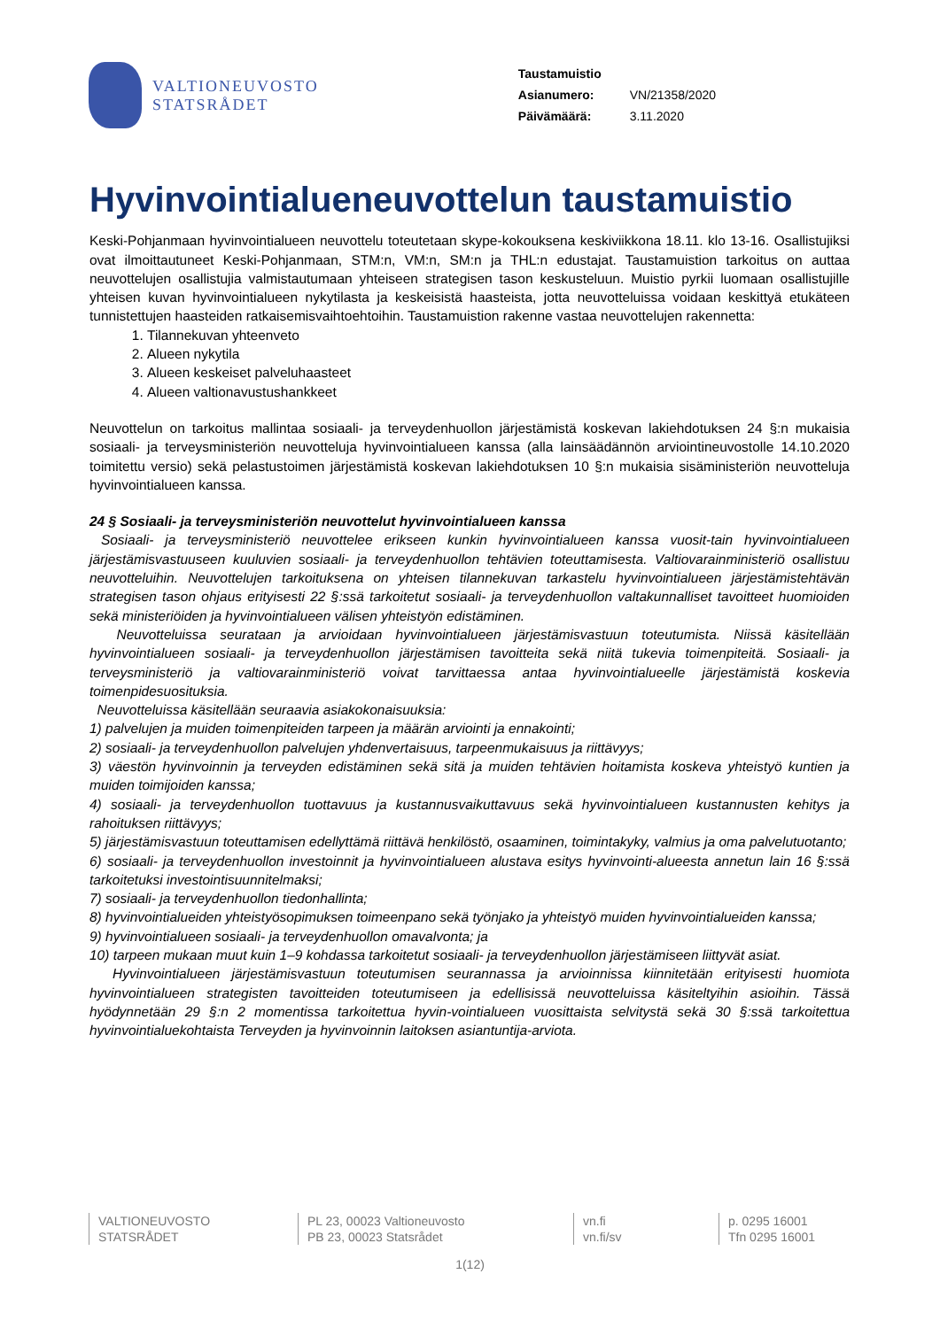VALTIONEUVOSTO
STATSRÅDET
| Taustamuistio | |
| Asianumero: | VN/21358/2020 |
| Päivämäärä: | 3.11.2020 |
Hyvinvointialueneuvottelun taustamuistio
Keski-Pohjanmaan hyvinvointialueen neuvottelu toteutetaan skype-kokouksena keskiviikkona 18.11. klo 13-16. Osallistujiksi ovat ilmoittautuneet Keski-Pohjanmaan, STM:n, VM:n, SM:n ja THL:n edustajat. Taustamuistion tarkoitus on auttaa neuvottelujen osallistujia valmistautumaan yhteiseen strategisen tason keskusteluun. Muistio pyrkii luomaan osallistujille yhteisen kuvan hyvinvointialueen nykytilasta ja keskeisistä haasteista, jotta neuvotteluissa voidaan keskittyä etukäteen tunnistettujen haasteiden ratkaisemisvaihtoehtoihin. Taustamuistion rakenne vastaa neuvottelujen rakennetta:
1. Tilannekuvan yhteenveto
2. Alueen nykytila
3. Alueen keskeiset palveluhaasteet
4. Alueen valtionavustushankkeet
Neuvottelun on tarkoitus mallintaa sosiaali- ja terveydenhuollon järjestämistä koskevan lakiehdotuksen 24 §:n mukaisia sosiaali- ja terveysministeriön neuvotteluja hyvinvointialueen kanssa (alla lainsäädännön arviointineuvostolle 14.10.2020 toimitettu versio) sekä pelastustoimen järjestämistä koskevan lakiehdotuksen 10 §:n mukaisia sisäministeriön neuvotteluja hyvinvointialueen kanssa.
24 § Sosiaali- ja terveysministeriön neuvottelut hyvinvointialueen kanssa
Sosiaali- ja terveysministeriö neuvottelee erikseen kunkin hyvinvointialueen kanssa vuosit-tain hyvinvointialueen järjestämisvastuuseen kuuluvien sosiaali- ja terveydenhuollon tehtävien toteuttamisesta. Valtiovarainministeriö osallistuu neuvotteluihin. Neuvottelujen tarkoituksena on yhteisen tilannekuvan tarkastelu hyvinvointialueen järjestämistehtävän strategisen tason ohjaus erityisesti 22 §:ssä tarkoitetut sosiaali- ja terveydenhuollon valtakunnalliset tavoitteet huomioiden sekä ministeriöiden ja hyvinvointialueen välisen yhteistyön edistäminen.
Neuvotteluissa seurataan ja arvioidaan hyvinvointialueen järjestämisvastuun toteutumista. Niissä käsitellään hyvinvointialueen sosiaali- ja terveydenhuollon järjestämisen tavoitteita sekä niitä tukevia toimenpiteitä. Sosiaali- ja terveysministeriö ja valtiovarainministeriö voivat tarvittaessa antaa hyvinvointialueelle järjestämistä koskevia toimenpidesuosituksia.
Neuvotteluissa käsitellään seuraavia asiakokonaisuuksia:
1) palvelujen ja muiden toimenpiteiden tarpeen ja määrän arviointi ja ennakointi;
2) sosiaali- ja terveydenhuollon palvelujen yhdenvertaisuus, tarpeenmukaisuus ja riittävyys;
3) väestön hyvinvoinnin ja terveyden edistäminen sekä sitä ja muiden tehtävien hoitamista koskeva yhteistyö kuntien ja muiden toimijoiden kanssa;
4) sosiaali- ja terveydenhuollon tuottavuus ja kustannusvaikuttavuus sekä hyvinvointialueen kustannusten kehitys ja rahoituksen riittävyys;
5) järjestämisvastuun toteuttamisen edellyttämä riittävä henkilöstö, osaaminen, toimintakyky, valmius ja oma palvelutuotanto;
6) sosiaali- ja terveydenhuollon investoinnit ja hyvinvointialueen alustava esitys hyvinvointi-alueesta annetun lain 16 §:ssä tarkoitetuksi investointisuunnitelmaksi;
7) sosiaali- ja terveydenhuollon tiedonhallinta;
8) hyvinvointialueiden yhteistyösopimuksen toimeenpano sekä työnjako ja yhteistyö muiden hyvinvointialueiden kanssa;
9) hyvinvointialueen sosiaali- ja terveydenhuollon omavalvonta; ja
10) tarpeen mukaan muut kuin 1–9 kohdassa tarkoitetut sosiaali- ja terveydenhuollon järjestämiseen liittyvät asiat.
Hyvinvointialueen järjestämisvastuun toteutumisen seurannassa ja arvioinnissa kiinnitetään erityisesti huomiota hyvinvointialueen strategisten tavoitteiden toteutumiseen ja edellisissä neuvotteluissa käsiteltyihin asioihin. Tässä hyödynnetään 29 §:n 2 momentissa tarkoitettua hyvin-vointialueen vuosittaista selvitystä sekä 30 §:ssä tarkoitettua hyvinvointialuekohtaista Terveyden ja hyvinvoinnin laitoksen asiantuntija-arviota.
VALTIONEUVOSTO
STATSRÅDET
PL 23, 00023 Valtioneuvosto
PB 23, 00023 Statsrådet
vn.fi
vn.fi/sv
p. 0295 16001
Tfn 0295 16001
1(12)